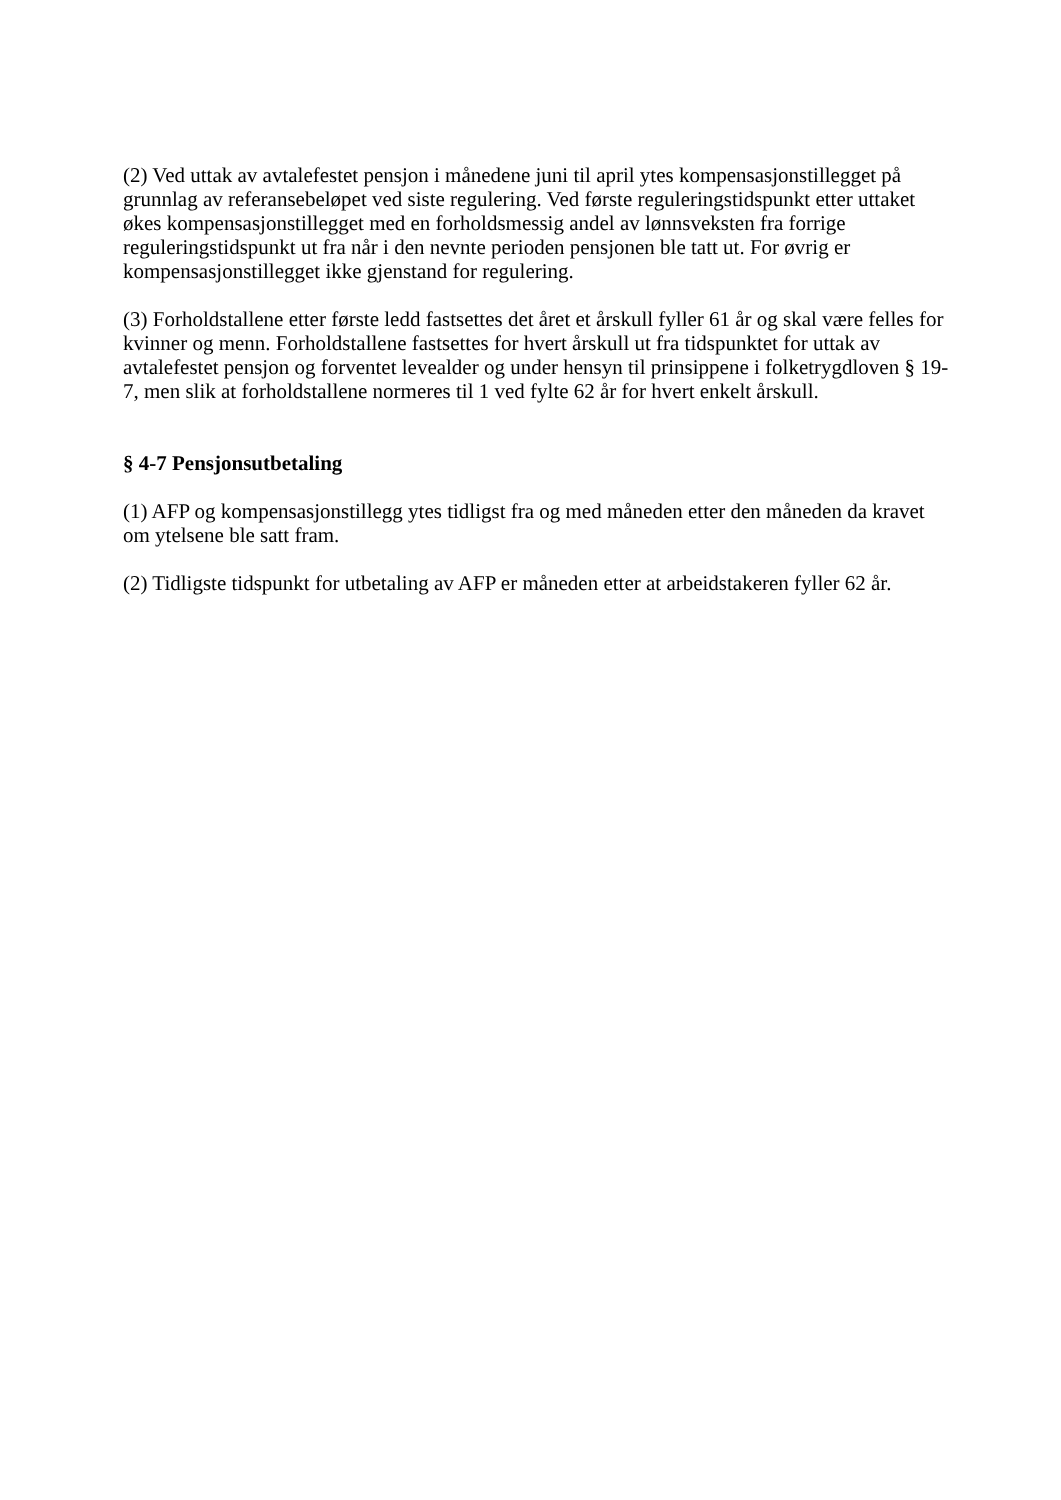(2) Ved uttak av avtalefestet pensjon i månedene juni til april ytes kompensasjonstillegget på grunnlag av referansebeløpet ved siste regulering. Ved første reguleringstidspunkt etter uttaket økes kompensasjonstillegget med en forholdsmessig andel av lønnsveksten fra forrige reguleringstidspunkt ut fra når i den nevnte perioden pensjonen ble tatt ut. For øvrig er kompensasjonstillegget ikke gjenstand for regulering.
(3) Forholdstallene etter første ledd fastsettes det året et årskull fyller 61 år og skal være felles for kvinner og menn. Forholdstallene fastsettes for hvert årskull ut fra tidspunktet for uttak av avtalefestet pensjon og forventet levealder og under hensyn til prinsippene i folketrygdloven § 19-7, men slik at forholdstallene normeres til 1 ved fylte 62 år for hvert enkelt årskull.
§ 4-7 Pensjonsutbetaling
(1) AFP og kompensasjonstillegg ytes tidligst fra og med måneden etter den måneden da kravet om ytelsene ble satt fram.
(2) Tidligste tidspunkt for utbetaling av AFP er måneden etter at arbeidstakeren fyller 62 år.